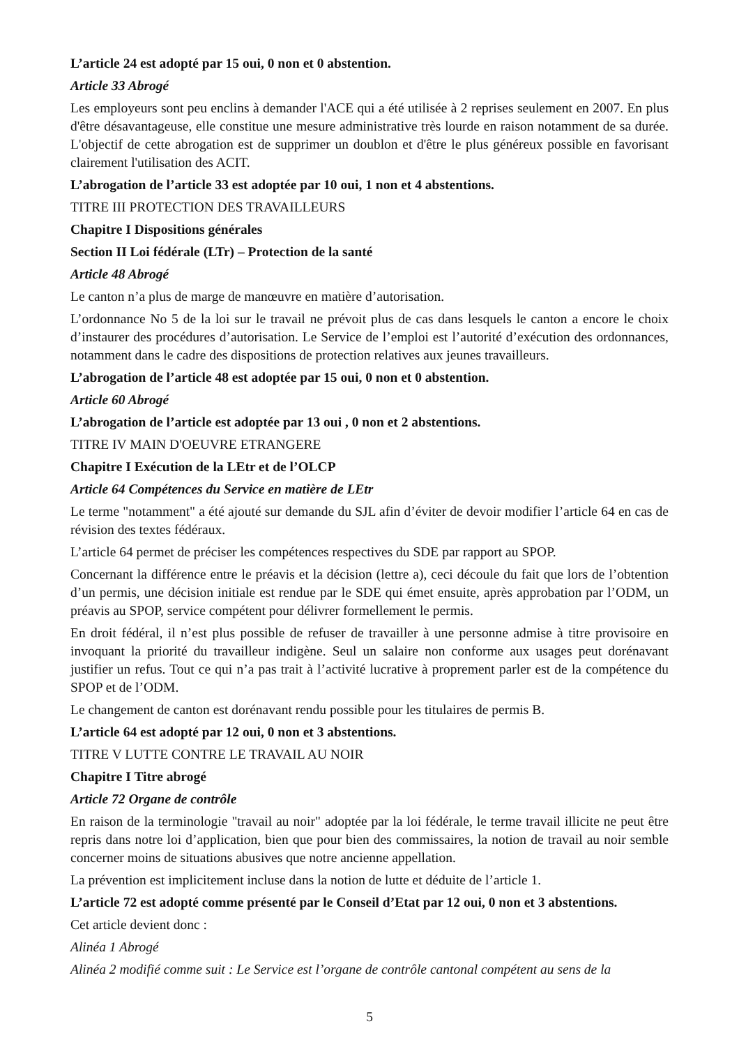L’article 24 est adopté par 15 oui, 0 non et 0 abstention.
Article 33 Abrogé
Les employeurs sont peu enclins à demander l'ACE qui a été utilisée à 2 reprises seulement en 2007. En plus d'être désavantageuse, elle constitue une mesure administrative très lourde en raison notamment de sa durée. L'objectif de cette abrogation est de supprimer un doublon et d'être le plus généreux possible en favorisant clairement l'utilisation des ACIT.
L’abrogation de l’article 33 est adoptée par 10 oui, 1 non et 4 abstentions.
TITRE III PROTECTION DES TRAVAILLEURS
Chapitre I Dispositions générales
Section II Loi fédérale (LTr) – Protection de la santé
Article 48 Abrogé
Le canton n’a plus de marge de manœuvre en matière d’autorisation.
L’ordonnance No 5 de la loi sur le travail ne prévoit plus de cas dans lesquels le canton a encore le choix d’instaurer des procédures d’autorisation. Le Service de l’emploi est l’autorité d’exécution des ordonnances, notamment dans le cadre des dispositions de protection relatives aux jeunes travailleurs.
L’abrogation de l’article 48 est adoptée par 15 oui, 0 non et 0 abstention.
Article 60 Abrogé
L’abrogation de l’article est adoptée par 13 oui , 0 non et 2 abstentions.
TITRE IV MAIN D'OEUVRE ETRANGERE
Chapitre I Exécution de la LEtr et de l’OLCP
Article 64 Compétences du Service en matière de LEtr
Le terme "notamment" a été ajouté sur demande du SJL afin d’éviter de devoir modifier l’article 64 en cas de révision des textes fédéraux.
L’article 64 permet de préciser les compétences respectives du SDE par rapport au SPOP.
Concernant la différence entre le préavis et la décision (lettre a), ceci découle du fait que lors de l’obtention d’un permis, une décision initiale est rendue par le SDE qui émet ensuite, après approbation par l’ODM, un préavis au SPOP, service compétent pour délivrer formellement le permis.
En droit fédéral, il n’est plus possible de refuser de travailler à une personne admise à titre provisoire en invoquant la priorité du travailleur indigène. Seul un salaire non conforme aux usages peut dorénavant justifier un refus. Tout ce qui n’a pas trait à l’activité lucrative à proprement parler est de la compétence du SPOP et de l’ODM.
Le changement de canton est dorénavant rendu possible pour les titulaires de permis B.
L’article 64 est adopté par 12 oui, 0 non et 3 abstentions.
TITRE V LUTTE CONTRE LE TRAVAIL AU NOIR
Chapitre I Titre abrogé
Article 72 Organe de contrôle
En raison de la terminologie "travail au noir" adoptée par la loi fédérale, le terme travail illicite ne peut être repris dans notre loi d’application, bien que pour bien des commissaires, la notion de travail au noir semble concerner moins de situations abusives que notre ancienne appellation.
La prévention est implicitement incluse dans la notion de lutte et déduite de l’article 1.
L’article 72 est adopté comme présenté par le Conseil d’Etat par 12 oui, 0 non et 3 abstentions.
Cet article devient donc :
Alinéa 1 Abrogé
Alinéa 2 modifié comme suit : Le Service est l’organe de contrôle cantonal compétent au sens de la
5